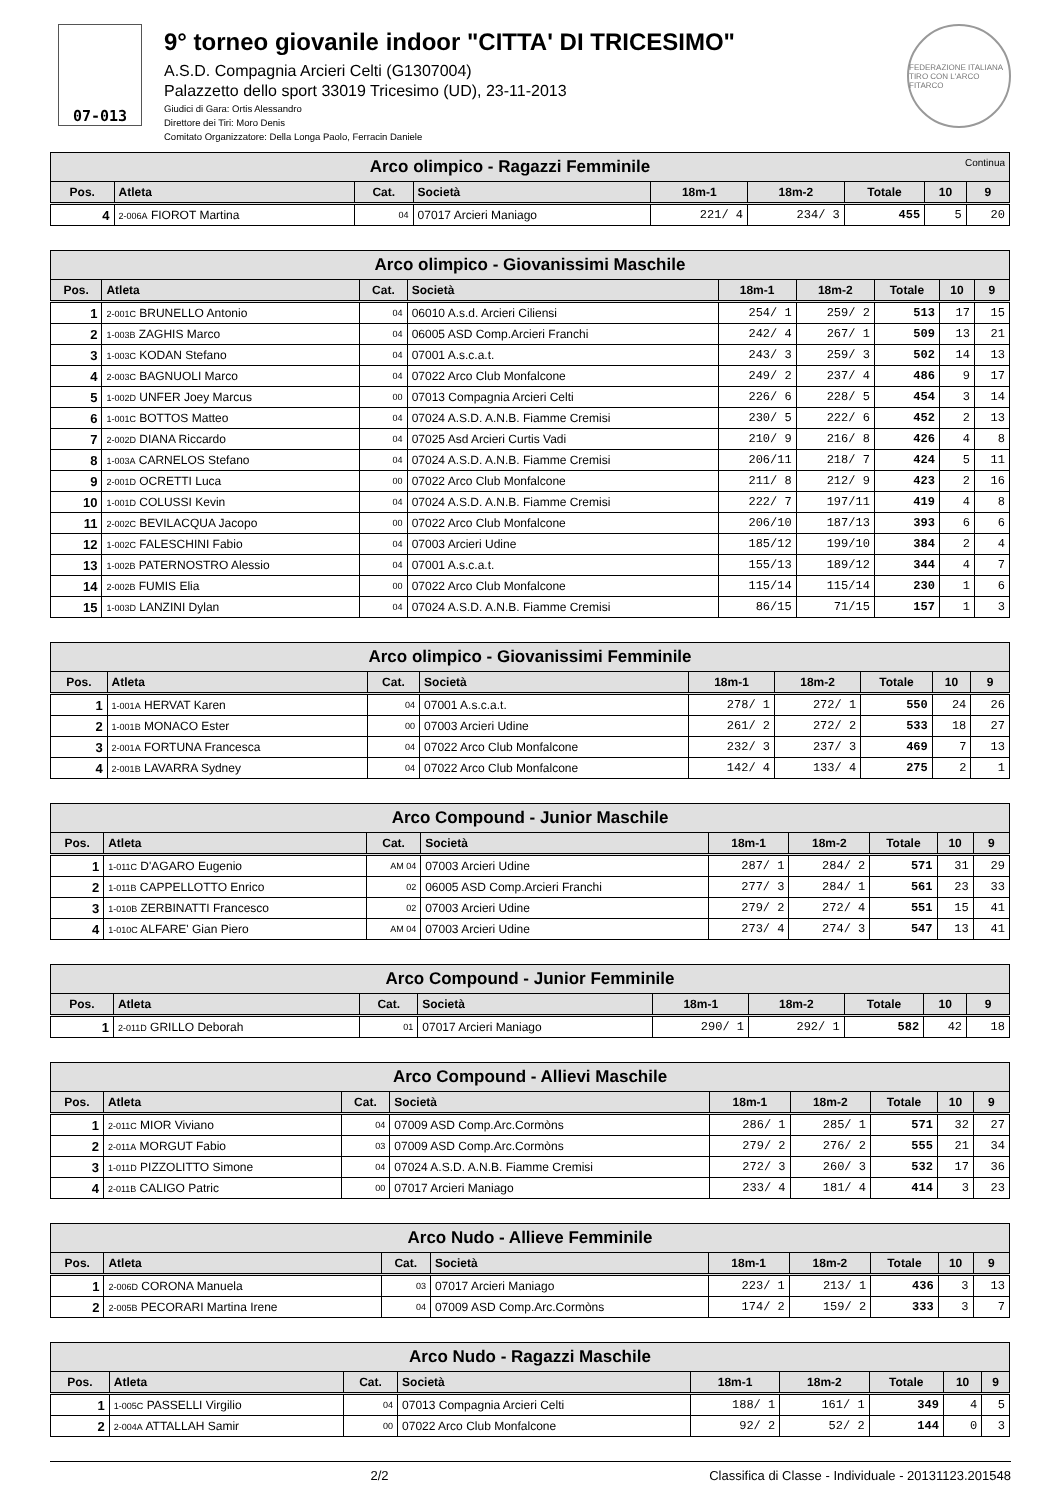07-013
9° torneo giovanile indoor "CITTA' DI TRICESIMO"
A.S.D. Compagnia Arcieri Celti (G1307004)
Palazzetto dello sport 33019 Tricesimo (UD), 23-11-2013
Giudici di Gara: Ortis Alessandro
Direttore dei Tiri: Moro Denis
Comitato Organizzatore: Della Longa Paolo, Ferracin Daniele
FEDERAZIONE ITALIANA TIRO CON L'ARCO FITARCO
| Arco olimpico - Ragazzi Femminile Continua | | | | | | | | |
| --- | --- | --- | --- | --- | --- | --- | --- | --- |
| Pos. | Atleta | Cat. | Società | 18m-1 | 18m-2 | Totale | 10 | 9 |
| 4 | 2-006A FIOROT Martina | 04 | 07017 Arcieri Maniago | 221/ 4 | 234/ 3 | 455 | 5 | 20 |
| Arco olimpico - Giovanissimi Maschile | | | | | | | | |
| --- | --- | --- | --- | --- | --- | --- | --- | --- |
| Pos. | Atleta | Cat. | Società | 18m-1 | 18m-2 | Totale | 10 | 9 |
| 1 | 2-001C BRUNELLO Antonio | 04 | 06010 A.s.d. Arcieri Ciliensi | 254/ 1 | 259/ 2 | 513 | 17 | 15 |
| 2 | 1-003B ZAGHIS Marco | 04 | 06005 ASD Comp.Arcieri Franchi | 242/ 4 | 267/ 1 | 509 | 13 | 21 |
| 3 | 1-003C KODAN Stefano | 04 | 07001 A.s.c.a.t. | 243/ 3 | 259/ 3 | 502 | 14 | 13 |
| 4 | 2-003C BAGNUOLI Marco | 04 | 07022 Arco Club Monfalcone | 249/ 2 | 237/ 4 | 486 | 9 | 17 |
| 5 | 1-002D UNFER Joey Marcus | 00 | 07013 Compagnia Arcieri Celti | 226/ 6 | 228/ 5 | 454 | 3 | 14 |
| 6 | 1-001C BOTTOS Matteo | 04 | 07024 A.S.D. A.N.B. Fiamme Cremisi | 230/ 5 | 222/ 6 | 452 | 2 | 13 |
| 7 | 2-002D DIANA Riccardo | 04 | 07025 Asd Arcieri Curtis Vadi | 210/ 9 | 216/ 8 | 426 | 4 | 8 |
| 8 | 1-003A CARNELOS Stefano | 04 | 07024 A.S.D. A.N.B. Fiamme Cremisi | 206/11 | 218/ 7 | 424 | 5 | 11 |
| 9 | 2-001D OCRETTI Luca | 00 | 07022 Arco Club Monfalcone | 211/ 8 | 212/ 9 | 423 | 2 | 16 |
| 10 | 1-001D COLUSSI Kevin | 04 | 07024 A.S.D. A.N.B. Fiamme Cremisi | 222/ 7 | 197/11 | 419 | 4 | 8 |
| 11 | 2-002C BEVILACQUA Jacopo | 00 | 07022 Arco Club Monfalcone | 206/10 | 187/13 | 393 | 6 | 6 |
| 12 | 1-002C FALESCHINI Fabio | 04 | 07003 Arcieri Udine | 185/12 | 199/10 | 384 | 2 | 4 |
| 13 | 1-002B PATERNOSTRO Alessio | 04 | 07001 A.s.c.a.t. | 155/13 | 189/12 | 344 | 4 | 7 |
| 14 | 2-002B FUMIS Elia | 00 | 07022 Arco Club Monfalcone | 115/14 | 115/14 | 230 | 1 | 6 |
| 15 | 1-003D LANZINI Dylan | 04 | 07024 A.S.D. A.N.B. Fiamme Cremisi | 86/15 | 71/15 | 157 | 1 | 3 |
| Arco olimpico - Giovanissimi Femminile | | | | | | | | |
| --- | --- | --- | --- | --- | --- | --- | --- | --- |
| Pos. | Atleta | Cat. | Società | 18m-1 | 18m-2 | Totale | 10 | 9 |
| 1 | 1-001A HERVAT Karen | 04 | 07001 A.s.c.a.t. | 278/ 1 | 272/ 1 | 550 | 24 | 26 |
| 2 | 1-001B MONACO Ester | 00 | 07003 Arcieri Udine | 261/ 2 | 272/ 2 | 533 | 18 | 27 |
| 3 | 2-001A FORTUNA Francesca | 04 | 07022 Arco Club Monfalcone | 232/ 3 | 237/ 3 | 469 | 7 | 13 |
| 4 | 2-001B LAVARRA Sydney | 04 | 07022 Arco Club Monfalcone | 142/ 4 | 133/ 4 | 275 | 2 | 1 |
| Arco Compound - Junior Maschile | | | | | | | | |
| --- | --- | --- | --- | --- | --- | --- | --- | --- |
| Pos. | Atleta | Cat. | Società | 18m-1 | 18m-2 | Totale | 10 | 9 |
| 1 | 1-011C D'AGARO Eugenio | AM 04 | 07003 Arcieri Udine | 287/ 1 | 284/ 2 | 571 | 31 | 29 |
| 2 | 1-011B CAPPELLOTTO Enrico | 02 | 06005 ASD Comp.Arcieri Franchi | 277/ 3 | 284/ 1 | 561 | 23 | 33 |
| 3 | 1-010B ZERBINATTI Francesco | 02 | 07003 Arcieri Udine | 279/ 2 | 272/ 4 | 551 | 15 | 41 |
| 4 | 1-010C ALFARE' Gian Piero | AM 04 | 07003 Arcieri Udine | 273/ 4 | 274/ 3 | 547 | 13 | 41 |
| Arco Compound - Junior Femminile | | | | | | | | |
| --- | --- | --- | --- | --- | --- | --- | --- | --- |
| Pos. | Atleta | Cat. | Società | 18m-1 | 18m-2 | Totale | 10 | 9 |
| 1 | 2-011D GRILLO Deborah | 01 | 07017 Arcieri Maniago | 290/ 1 | 292/ 1 | 582 | 42 | 18 |
| Arco Compound - Allievi Maschile | | | | | | | | |
| --- | --- | --- | --- | --- | --- | --- | --- | --- |
| Pos. | Atleta | Cat. | Società | 18m-1 | 18m-2 | Totale | 10 | 9 |
| 1 | 2-011C MIOR Viviano | 04 | 07009 ASD Comp.Arc.Cormòns | 286/ 1 | 285/ 1 | 571 | 32 | 27 |
| 2 | 2-011A MORGUT Fabio | 03 | 07009 ASD Comp.Arc.Cormòns | 279/ 2 | 276/ 2 | 555 | 21 | 34 |
| 3 | 1-011D PIZZOLITTO Simone | 04 | 07024 A.S.D. A.N.B. Fiamme Cremisi | 272/ 3 | 260/ 3 | 532 | 17 | 36 |
| 4 | 2-011B CALIGO Patric | 00 | 07017 Arcieri Maniago | 233/ 4 | 181/ 4 | 414 | 3 | 23 |
| Arco Nudo - Allieve Femminile | | | | | | | | |
| --- | --- | --- | --- | --- | --- | --- | --- | --- |
| Pos. | Atleta | Cat. | Società | 18m-1 | 18m-2 | Totale | 10 | 9 |
| 1 | 2-006D CORONA Manuela | 03 | 07017 Arcieri Maniago | 223/ 1 | 213/ 1 | 436 | 3 | 13 |
| 2 | 2-005B PECORARI Martina Irene | 04 | 07009 ASD Comp.Arc.Cormòns | 174/ 2 | 159/ 2 | 333 | 3 | 7 |
| Arco Nudo - Ragazzi Maschile | | | | | | | | |
| --- | --- | --- | --- | --- | --- | --- | --- | --- |
| Pos. | Atleta | Cat. | Società | 18m-1 | 18m-2 | Totale | 10 | 9 |
| 1 | 1-005C PASSELLI Virgilio | 04 | 07013 Compagnia Arcieri Celti | 188/ 1 | 161/ 1 | 349 | 4 | 5 |
| 2 | 2-004A ATTALLAH Samir | 00 | 07022 Arco Club Monfalcone | 92/ 2 | 52/ 2 | 144 | 0 | 3 |
2/2 Classifica di Classe - Individuale - 20131123.201548